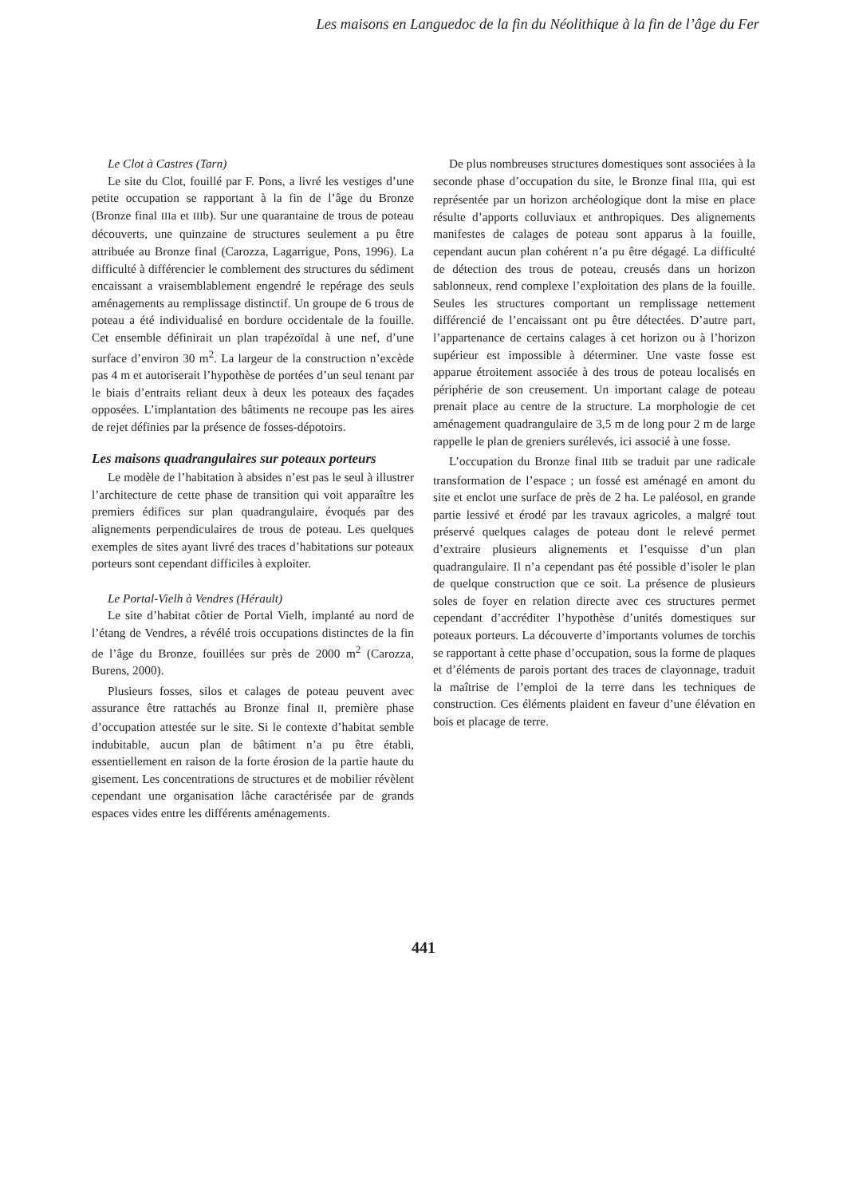Les maisons en Languedoc de la fin du Néolithique à la fin de l’âge du Fer
Le Clot à Castres (Tarn)
Le site du Clot, fouillé par F. Pons, a livré les vestiges d’une petite occupation se rapportant à la fin de l’âge du Bronze (Bronze final IIIa et IIIb). Sur une quarantaine de trous de poteau découverts, une quinzaine de structures seulement a pu être attribuée au Bronze final (Carozza, Lagarrigue, Pons, 1996). La difficulté à différencier le comblement des structures du sédiment encaissant a vraisemblablement engendré le repérage des seuls aménagements au remplissage distinctif. Un groupe de 6 trous de poteau a été individualisé en bordure occidentale de la fouille. Cet ensemble définirait un plan trapézoïdal à une nef, d’une surface d’environ 30 m<sup>2</sup>. La largeur de la construction n’excède pas 4 m et autoriserait l’hypothèse de portées d’un seul tenant par le biais d’entraits reliant deux à deux les poteaux des façades opposées. L’implantation des bâtiments ne recoupe pas les aires de rejet définies par la présence de fosses-dépotoirs.
Les maisons quadrangulaires sur poteaux porteurs
Le modèle de l’habitation à absides n’est pas le seul à illustrer l’architecture de cette phase de transition qui voit apparaître les premiers édifices sur plan quadrangulaire, évoqués par des alignements perpendiculaires de trous de poteau. Les quelques exemples de sites ayant livré des traces d’habitations sur poteaux porteurs sont cependant difficiles à exploiter.
Le Portal-Vielh à Vendres (Hérault)
Le site d’habitat côtier de Portal Vielh, implanté au nord de l’étang de Vendres, a révélé trois occupations distinctes de la fin de l’âge du Bronze, fouillées sur près de 2000 m<sup>2</sup> (Carozza, Burens, 2000).
Plusieurs fosses, silos et calages de poteau peuvent avec assurance être rattachés au Bronze final II, première phase d’occupation attestée sur le site. Si le contexte d’habitat semble indubitable, aucun plan de bâtiment n’a pu être établi, essentiellement en raison de la forte érosion de la partie haute du gisement. Les concentrations de structures et de mobilier révèlent cependant une organisation lâche caractérisée par de grands espaces vides entre les différents aménagements.
De plus nombreuses structures domestiques sont associées à la seconde phase d’occupation du site, le Bronze final IIIa, qui est représentée par un horizon archéologique dont la mise en place résulte d’apports colluviaux et anthropiques. Des alignements manifestes de calages de poteau sont apparus à la fouille, cependant aucun plan cohérent n’a pu être dégagé. La difficulté de détection des trous de poteau, creusés dans un horizon sablonneux, rend complexe l’exploitation des plans de la fouille. Seules les structures comportant un remplissage nettement différencié de l’encaissant ont pu être détectées. D’autre part, l’appartenance de certains calages à cet horizon ou à l’horizon supérieur est impossible à déterminer. Une vaste fosse est apparue étroitement associée à des trous de poteau localisés en périphérie de son creusement. Un important calage de poteau prenait place au centre de la structure. La morphologie de cet aménagement quadrangulaire de 3,5 m de long pour 2 m de large rappelle le plan de greniers surélevés, ici associé à une fosse.
L’occupation du Bronze final IIIb se traduit par une radicale transformation de l’espace ; un fossé est aménagé en amont du site et enclot une surface de près de 2 ha. Le paléosol, en grande partie lessivé et érodé par les travaux agricoles, a malgré tout préservé quelques calages de poteau dont le relevé permet d’extraire plusieurs alignements et l’esquisse d’un plan quadrangulaire. Il n’a cependant pas été possible d’isoler le plan de quelque construction que ce soit. La présence de plusieurs soles de foyer en relation directe avec ces structures permet cependant d’accréditer l’hypothèse d’unités domestiques sur poteaux porteurs. La découverte d’importants volumes de torchis se rapportant à cette phase d’occupation, sous la forme de plaques et d’éléments de parois portant des traces de clayonnage, traduit la maîtrise de l’emploi de la terre dans les techniques de construction. Ces éléments plaident en faveur d’une élévation en bois et placage de terre.
441